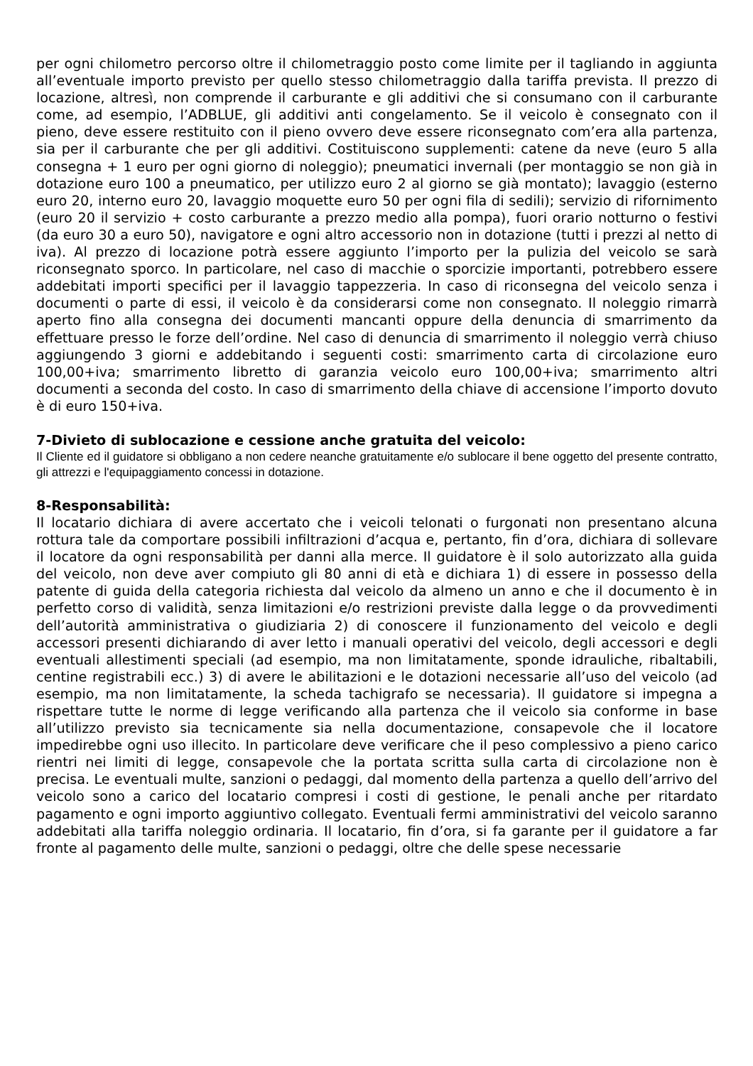per ogni chilometro percorso oltre il chilometraggio posto come limite per il tagliando in aggiunta all’eventuale importo previsto per quello stesso chilometraggio dalla tariffa prevista. Il prezzo di locazione, altresì, non comprende il carburante e gli additivi che si consumano con il carburante come, ad esempio, l’ADBLUE, gli additivi anti congelamento. Se il veicolo è consegnato con il pieno, deve essere restituito con il pieno ovvero deve essere riconsegnato com’era alla partenza, sia per il carburante che per gli additivi. Costituiscono supplementi: catene da neve (euro 5 alla consegna + 1 euro per ogni giorno di noleggio); pneumatici invernali (per montaggio se non già in dotazione euro 100 a pneumatico, per utilizzo euro 2 al giorno se già montato); lavaggio (esterno euro 20, interno euro 20, lavaggio moquette euro 50 per ogni fila di sedili); servizio di rifornimento (euro 20 il servizio + costo carburante a prezzo medio alla pompa), fuori orario notturno o festivi (da euro 30 a euro 50), navigatore e ogni altro accessorio non in dotazione (tutti i prezzi al netto di iva). Al prezzo di locazione potrà essere aggiunto l’importo per la pulizia del veicolo se sarà riconsegnato sporco. In particolare, nel caso di macchie o sporcizie importanti, potrebbero essere addebitati importi specifici per il lavaggio tappezzeria. In caso di riconsegna del veicolo senza i documenti o parte di essi, il veicolo è da considerarsi come non consegnato. Il noleggio rimarrà aperto fino alla consegna dei documenti mancanti oppure della denuncia di smarrimento da effettuare presso le forze dell’ordine. Nel caso di denuncia di smarrimento il noleggio verrà chiuso aggiungendo 3 giorni e addebitando i seguenti costi: smarrimento carta di circolazione euro 100,00+iva; smarrimento libretto di garanzia veicolo euro 100,00+iva; smarrimento altri documenti a seconda del costo. In caso di smarrimento della chiave di accensione l’importo dovuto è di euro 150+iva.
7-Divieto di sublocazione e cessione anche gratuita del veicolo:
Il Cliente ed il guidatore si obbligano a non cedere neanche gratuitamente e/o sublocare il bene oggetto del presente contratto, gli attrezzi e l'equipaggiamento concessi in dotazione.
8-Responsabilità:
Il locatario dichiara di avere accertato che i veicoli telonati o furgonati non presentano alcuna rottura tale da comportare possibili infiltrazioni d’acqua e, pertanto, fin d’ora, dichiara di sollevare il locatore da ogni responsabilità per danni alla merce. Il guidatore è il solo autorizzato alla guida del veicolo, non deve aver compiuto gli 80 anni di età e dichiara 1) di essere in possesso della patente di guida della categoria richiesta dal veicolo da almeno un anno e che il documento è in perfetto corso di validità, senza limitazioni e/o restrizioni previste dalla legge o da provvedimenti dell’autorità amministrativa o giudiziaria 2) di conoscere il funzionamento del veicolo e degli accessori presenti dichiarando di aver letto i manuali operativi del veicolo, degli accessori e degli eventuali allestimenti speciali (ad esempio, ma non limitatamente, sponde idrauliche, ribaltabili, centine registrabili ecc.) 3) di avere le abilitazioni e le dotazioni necessarie all’uso del veicolo (ad esempio, ma non limitatamente, la scheda tachigrafo se necessaria). Il guidatore si impegna a rispettare tutte le norme di legge verificando alla partenza che il veicolo sia conforme in base all’utilizzo previsto sia tecnicamente sia nella documentazione, consapevole che il locatore impedirebbe ogni uso illecito. In particolare deve verificare che il peso complessivo a pieno carico rientri nei limiti di legge, consapevole che la portata scritta sulla carta di circolazione non è precisa. Le eventuali multe, sanzioni o pedaggi, dal momento della partenza a quello dell’arrivo del veicolo sono a carico del locatario compresi i costi di gestione, le penali anche per ritardato pagamento e ogni importo aggiuntivo collegato. Eventuali fermi amministrativi del veicolo saranno addebitati alla tariffa noleggio ordinaria. Il locatario, fin d’ora, si fa garante per il guidatore a far fronte al pagamento delle multe, sanzioni o pedaggi, oltre che delle spese necessarie